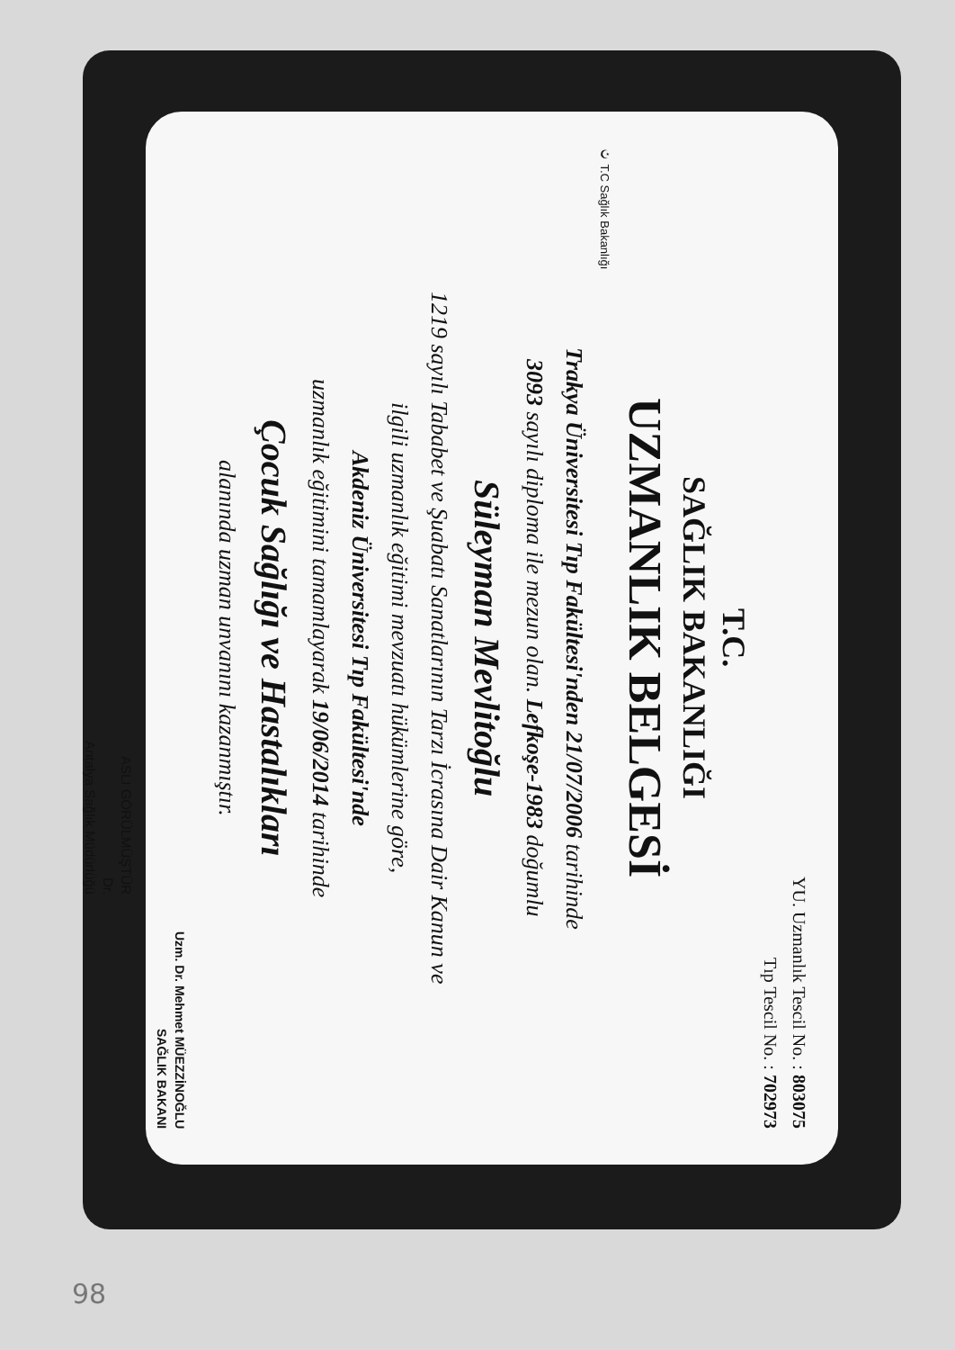YU. Uzmanlık Tescil No. : 803075
Tıp Tescil No. : 702973
T.C.
SAĞLIK BAKANLIĞI
UZMANLIK BELGESİ
☪ T.C Sağlık Bakanlığı
Trakya Üniversitesi Tıp Fakültesi'nden 21/07/2006 tarihinde
3093 sayılı diploma ile mezun olan. Lefkoşe-1983 doğumlu
Süleyman Mevlitoğlu
1219 sayılı Tababet ve Şuabatı Sanatlarının Tarzı İcrasına Dair Kanun ve
ilgili uzmanlık eğitimi mevzuatı hükümlerine göre,
Akdeniz Üniversitesi Tıp Fakültesi'nde
uzmanlık eğitimini tamamlayarak 19/06/2014 tarihinde
Çocuk Sağlığı ve Hastalıkları
alanında uzman unvanını kazanmıştır.
Uzm. Dr. Mehmet MÜEZZİNOĞLU
SAĞLIK BAKANI
ASLI GÖRÜLMÜŞTÜR
Dr.
Antalya Sağlık Müdürlüğü
98